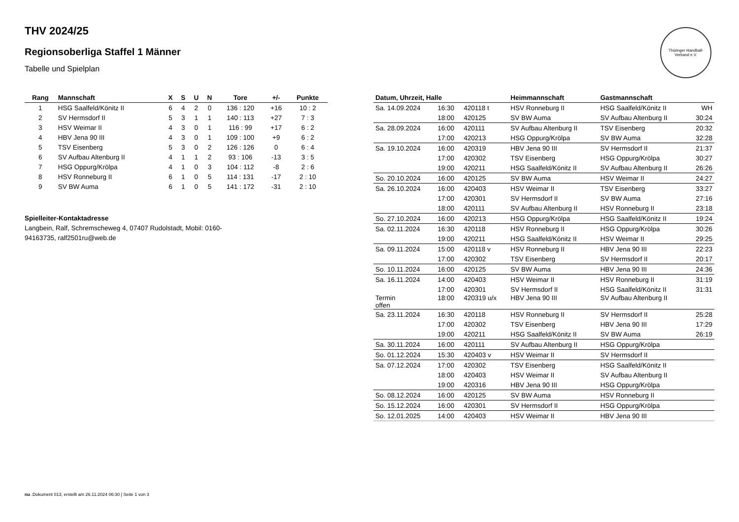Thüringer Handball-Verband e.V.
THV 2024/25
Regionsoberliga Staffel 1 Männer
Tabelle und Spielplan
| Rang | Mannschaft | X | S | U | N | Tore | +/- | Punkte |
| --- | --- | --- | --- | --- | --- | --- | --- | --- |
| 1 | HSG Saalfeld/Könitz II | 6 | 4 | 2 | 0 | 136 : 120 | +16 | 10 : 2 |
| 2 | SV Hermsdorf II | 5 | 3 | 1 | 1 | 140 : 113 | +27 | 7 : 3 |
| 3 | HSV Weimar II | 4 | 3 | 0 | 1 | 116 : 99 | +17 | 6 : 2 |
| 4 | HBV Jena 90 III | 4 | 3 | 0 | 1 | 109 : 100 | +9 | 6 : 2 |
| 5 | TSV Eisenberg | 5 | 3 | 0 | 2 | 126 : 126 | 0 | 6 : 4 |
| 6 | SV Aufbau Altenburg II | 4 | 1 | 1 | 2 | 93 : 106 | -13 | 3 : 5 |
| 7 | HSG Oppurg/Krölpa | 4 | 1 | 0 | 3 | 104 : 112 | -8 | 2 : 6 |
| 8 | HSV Ronneburg II | 6 | 1 | 0 | 5 | 114 : 131 | -17 | 2 : 10 |
| 9 | SV BW Auma | 6 | 1 | 0 | 5 | 141 : 172 | -31 | 2 : 10 |
Spielleiter-Kontaktadresse
Langbein, Ralf, Schremscheweg 4, 07407 Rudolstadt, Mobil: 0160-94163735, ralf2501ru@web.de
| Datum, Uhrzeit, Halle | | | Heimmannschaft | Gastmannschaft | |
| --- | --- | --- | --- | --- | --- |
| Sa. 14.09.2024 | 16:30 | 420118 t | HSV Ronneburg II | HSG Saalfeld/Könitz II | WH |
| | 18:00 | 420125 | SV BW Auma | SV Aufbau Altenburg II | 30:24 |
| Sa. 28.09.2024 | 16:00 | 420111 | SV Aufbau Altenburg II | TSV Eisenberg | 20:32 |
| | 17:00 | 420213 | HSG Oppurg/Krölpa | SV BW Auma | 32:28 |
| Sa. 19.10.2024 | 16:00 | 420319 | HBV Jena 90 III | SV Hermsdorf II | 21:37 |
| | 17:00 | 420302 | TSV Eisenberg | HSG Oppurg/Krölpa | 30:27 |
| | 19:00 | 420211 | HSG Saalfeld/Könitz II | SV Aufbau Altenburg II | 26:26 |
| So. 20.10.2024 | 16:00 | 420125 | SV BW Auma | HSV Weimar II | 24:27 |
| Sa. 26.10.2024 | 16:00 | 420403 | HSV Weimar II | TSV Eisenberg | 33:27 |
| | 17:00 | 420301 | SV Hermsdorf II | SV BW Auma | 27:16 |
| | 18:00 | 420111 | SV Aufbau Altenburg II | HSV Ronneburg II | 23:18 |
| So. 27.10.2024 | 16:00 | 420213 | HSG Oppurg/Krölpa | HSG Saalfeld/Könitz II | 19:24 |
| Sa. 02.11.2024 | 16:30 | 420118 | HSV Ronneburg II | HSG Oppurg/Krölpa | 30:26 |
| | 19:00 | 420211 | HSG Saalfeld/Könitz II | HSV Weimar II | 29:25 |
| Sa. 09.11.2024 | 15:00 | 420118 v | HSV Ronneburg II | HBV Jena 90 III | 22:23 |
| | 17:00 | 420302 | TSV Eisenberg | SV Hermsdorf II | 20:17 |
| So. 10.11.2024 | 16:00 | 420125 | SV BW Auma | HBV Jena 90 III | 24:36 |
| Sa. 16.11.2024 | 14:00 | 420403 | HSV Weimar II | HSV Ronneburg II | 31:19 |
| | 17:00 | 420301 | SV Hermsdorf II | HSG Saalfeld/Könitz II | 31:31 |
| Termin offen | 18:00 | 420319 u/x | HBV Jena 90 III | SV Aufbau Altenburg II | |
| Sa. 23.11.2024 | 16:30 | 420118 | HSV Ronneburg II | SV Hermsdorf II | 25:28 |
| | 17:00 | 420302 | TSV Eisenberg | HBV Jena 90 III | 17:29 |
| | 19:00 | 420211 | HSG Saalfeld/Könitz II | SV BW Auma | 26:19 |
| Sa. 30.11.2024 | 16:00 | 420111 | SV Aufbau Altenburg II | HSG Oppurg/Krölpa | |
| So. 01.12.2024 | 15:30 | 420403 v | HSV Weimar II | SV Hermsdorf II | |
| Sa. 07.12.2024 | 17:00 | 420302 | TSV Eisenberg | HSG Saalfeld/Könitz II | |
| | 18:00 | 420403 | HSV Weimar II | SV Aufbau Altenburg II | |
| | 19:00 | 420316 | HBV Jena 90 III | HSG Oppurg/Krölpa | |
| So. 08.12.2024 | 16:00 | 420125 | SV BW Auma | HSV Ronneburg II | |
| So. 15.12.2024 | 16:00 | 420301 | SV Hermsdorf II | HSG Oppurg/Krölpa | |
| So. 12.01.2025 | 14:00 | 420403 | HSV Weimar II | HBV Jena 90 III | |
nu .Dokument 013, erstellt am 26.11.2024 06:30 | Seite 1 von 3